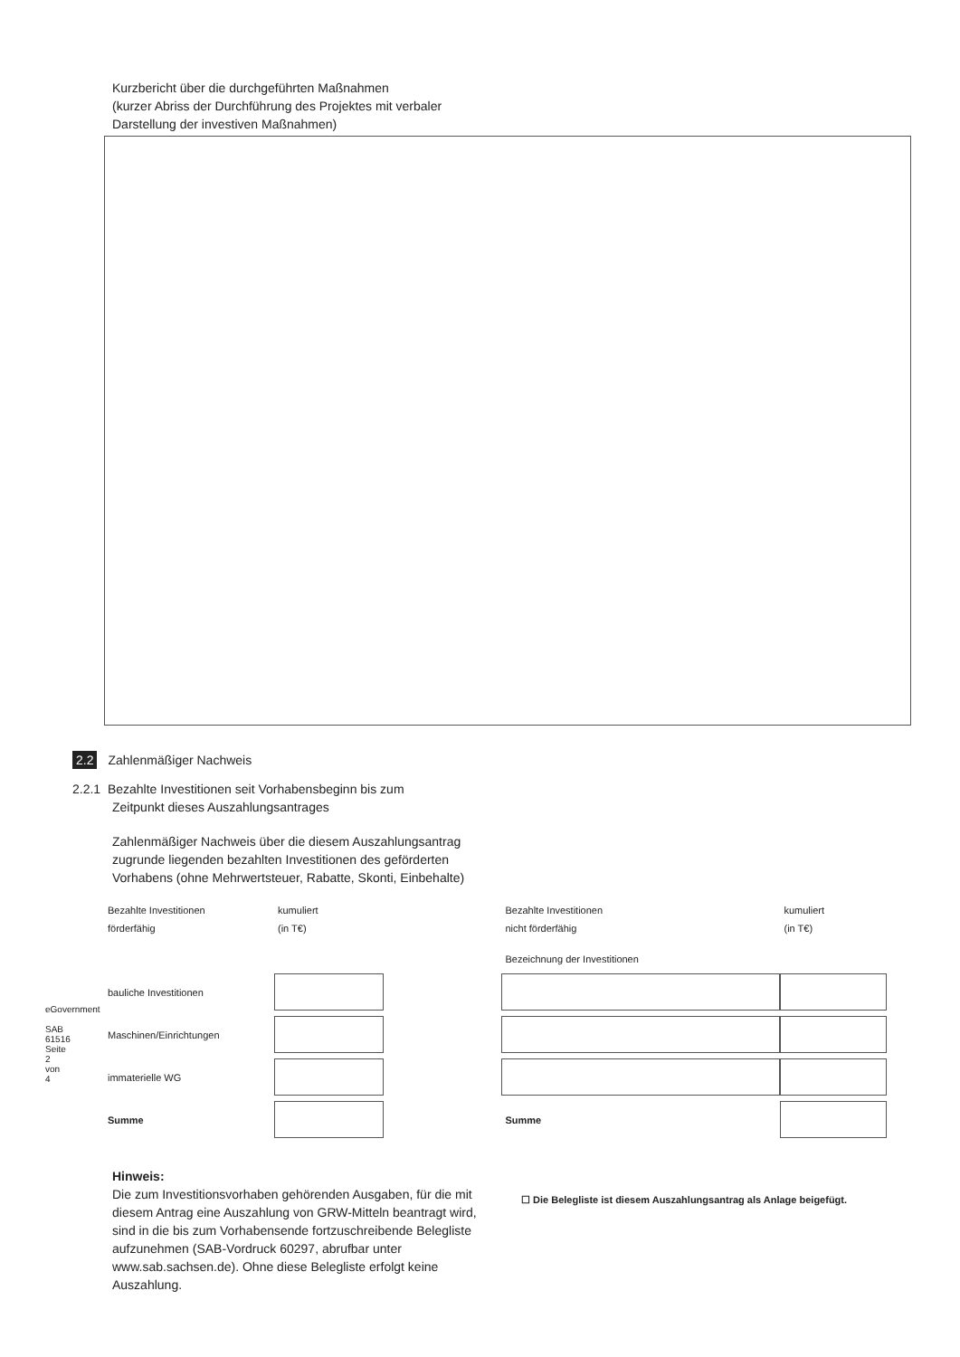Kurzbericht über die durchgeführten Maßnahmen
(kurzer Abriss der Durchführung des Projektes mit verbaler
Darstellung der investiven Maßnahmen)
2.2 Zahlenmäßiger Nachweis
2.2.1 Bezahlte Investitionen seit Vorhabensbeginn bis zum
Zeitpunkt dieses Auszahlungsantrages
Zahlenmäßiger Nachweis über die diesem Auszahlungsantrag zugrunde liegenden bezahlten Investitionen des geförderten Vorhabens (ohne Mehrwertsteuer, Rabatte, Skonti, Einbehalte)
| Bezahlte Investitionen förderfähig | kumuliert (in T€) |
| bauliche Investitionen | |
| Maschinen/Einrichtungen | |
| immaterielle WG | |
| Summe | |
| Bezahlte Investitionen nicht förderfähig | kumuliert (in T€) |
| Bezeichnung der Investitionen | |
| Summe | |
eGovernment
SAB 61516 Seite 2 von 4
Hinweis:
Die zum Investitionsvorhaben gehörenden Ausgaben, für die mit diesem Antrag eine Auszahlung von GRW-Mitteln beantragt wird, sind in die bis zum Vorhabensende fortzuschreibende Belegliste aufzunehmen (SAB-Vordruck 60297, abrufbar unter www.sab.sachsen.de). Ohne diese Belegliste erfolgt keine Auszahlung.
☐ Die Belegliste ist diesem Auszahlungsantrag als Anlage beigefügt.